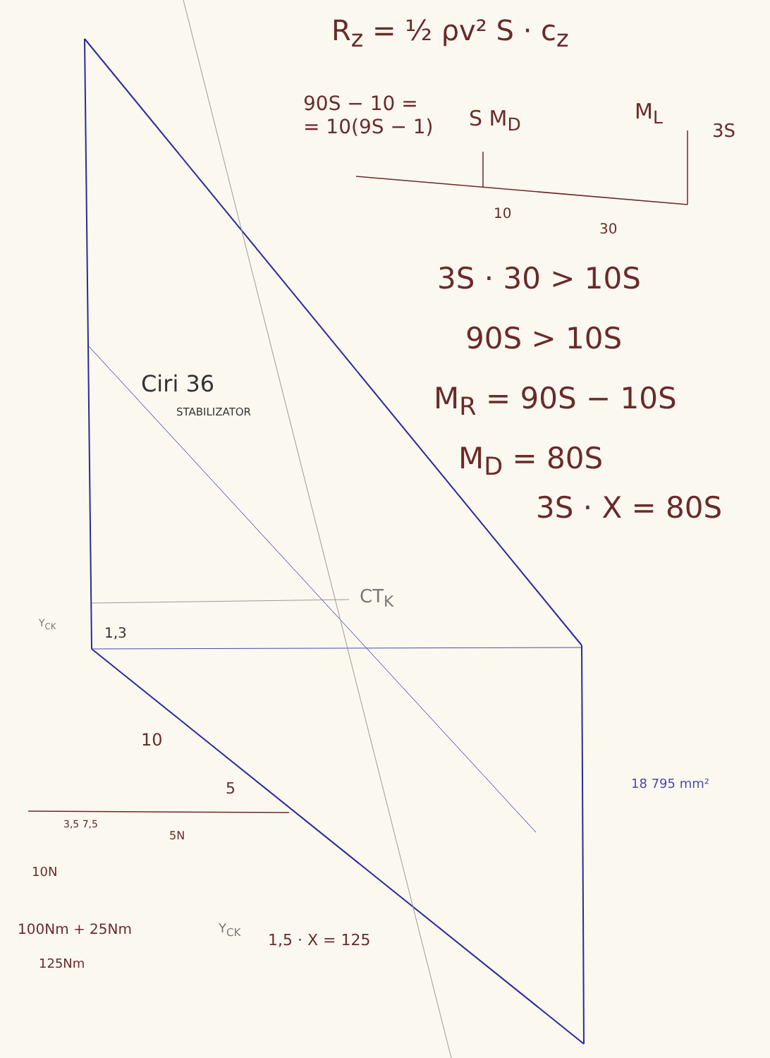R<sub>z</sub> = ½ ρv² S · c<sub>z</sub>
90S − 10 =
= 10(9S − 1)
S M<sub>D</sub> M<sub>L</sub>
3S
10
30
3S · 30 > 10S
90S > 10S
M<sub>R</sub> = 90S − 10S
M<sub>D</sub> = 80S
3S · X = 80S
Ciri 36
STABILIZATOR
CT<sub>K</sub>
Y<sub>CK</sub>
1,3
10
5
3,5 7,5
5N
10N
100Nm + 25Nm
125Nm
Y<sub>CK</sub>
1,5 · X = 125
18 795 mm²